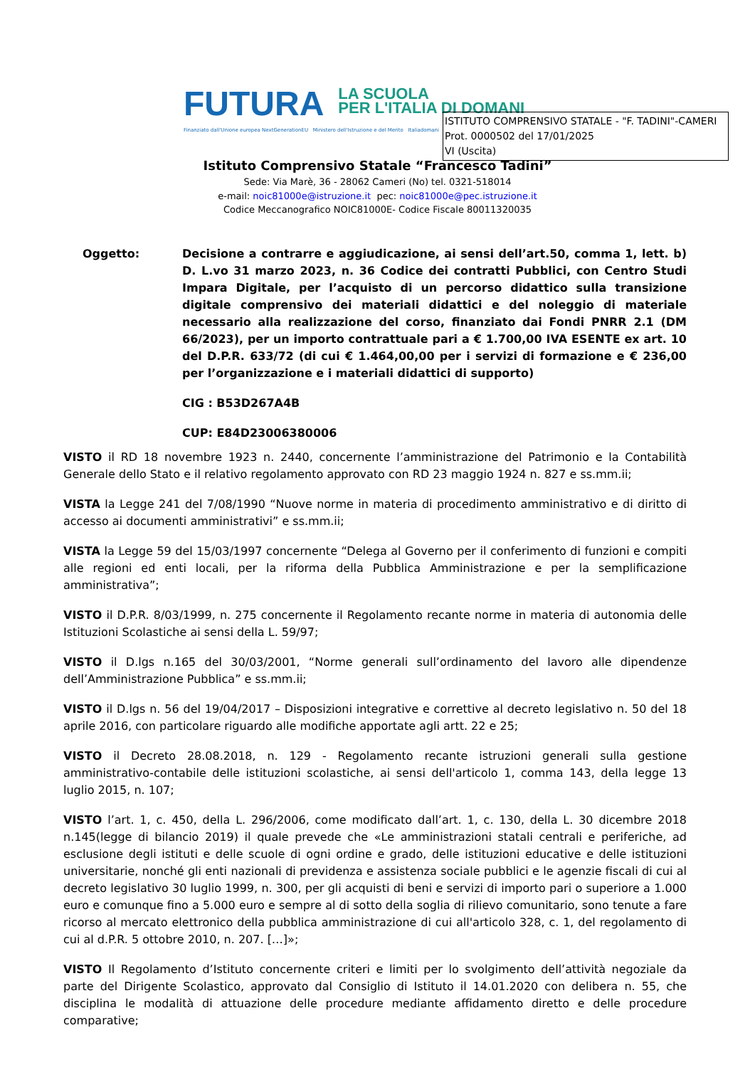FUTURA
LA SCUOLA
PER L'ITALIA DI DOMANI
Finanziato dall'Unione europea NextGenerationEU Ministero dell'Istruzione e del Merito Italiadomani
ISTITUTO COMPRENSIVO STATALE - "F. TADINI"-CAMERI
Prot. 0000502 del 17/01/2025
VI (Uscita)
Istituto Comprensivo Statale “Francesco Tadini”
Sede: Via Marè, 36 - 28062 Cameri (No) tel. 0321-518014
e-mail: noic81000e@istruzione.it pec: noic81000e@pec.istruzione.it
Codice Meccanografico NOIC81000E- Codice Fiscale 80011320035
Oggetto: Decisione a contrarre e aggiudicazione, ai sensi dell’art.50, comma 1, lett. b) D. L.vo 31 marzo 2023, n. 36 Codice dei contratti Pubblici, con Centro Studi Impara Digitale, per l’acquisto di un percorso didattico sulla transizione digitale comprensivo dei materiali didattici e del noleggio di materiale necessario alla realizzazione del corso, finanziato dai Fondi PNRR 2.1 (DM 66/2023), per un importo contrattuale pari a € 1.700,00 IVA ESENTE ex art. 10 del D.P.R. 633/72 (di cui € 1.464,00,00 per i servizi di formazione e € 236,00 per l’organizzazione e i materiali didattici di supporto)
CIG : B53D267A4B
CUP: E84D23006380006
VISTO il RD 18 novembre 1923 n. 2440, concernente l’amministrazione del Patrimonio e la Contabilità Generale dello Stato e il relativo regolamento approvato con RD 23 maggio 1924 n. 827 e ss.mm.ii;
VISTA la Legge 241 del 7/08/1990 “Nuove norme in materia di procedimento amministrativo e di diritto di accesso ai documenti amministrativi” e ss.mm.ii;
VISTA la Legge 59 del 15/03/1997 concernente “Delega al Governo per il conferimento di funzioni e compiti alle regioni ed enti locali, per la riforma della Pubblica Amministrazione e per la semplificazione amministrativa”;
VISTO il D.P.R. 8/03/1999, n. 275 concernente il Regolamento recante norme in materia di autonomia delle Istituzioni Scolastiche ai sensi della L. 59/97;
VISTO il D.lgs n.165 del 30/03/2001, “Norme generali sull’ordinamento del lavoro alle dipendenze dell’Amministrazione Pubblica” e ss.mm.ii;
VISTO il D.lgs n. 56 del 19/04/2017 – Disposizioni integrative e correttive al decreto legislativo n. 50 del 18 aprile 2016, con particolare riguardo alle modifiche apportate agli artt. 22 e 25;
VISTO il Decreto 28.08.2018, n. 129 - Regolamento recante istruzioni generali sulla gestione amministrativo-contabile delle istituzioni scolastiche, ai sensi dell'articolo 1, comma 143, della legge 13 luglio 2015, n. 107;
VISTO l’art. 1, c. 450, della L. 296/2006, come modificato dall’art. 1, c. 130, della L. 30 dicembre 2018 n.145(legge di bilancio 2019) il quale prevede che «Le amministrazioni statali centrali e periferiche, ad esclusione degli istituti e delle scuole di ogni ordine e grado, delle istituzioni educative e delle istituzioni universitarie, nonché gli enti nazionali di previdenza e assistenza sociale pubblici e le agenzie fiscali di cui al decreto legislativo 30 luglio 1999, n. 300, per gli acquisti di beni e servizi di importo pari o superiore a 1.000 euro e comunque fino a 5.000 euro e sempre al di sotto della soglia di rilievo comunitario, sono tenute a fare ricorso al mercato elettronico della pubblica amministrazione di cui all'articolo 328, c. 1, del regolamento di cui al d.P.R. 5 ottobre 2010, n. 207. […]»;
VISTO Il Regolamento d’Istituto concernente criteri e limiti per lo svolgimento dell’attività negoziale da parte del Dirigente Scolastico, approvato dal Consiglio di Istituto il 14.01.2020 con delibera n. 55, che disciplina le modalità di attuazione delle procedure mediante affidamento diretto e delle procedure comparative;